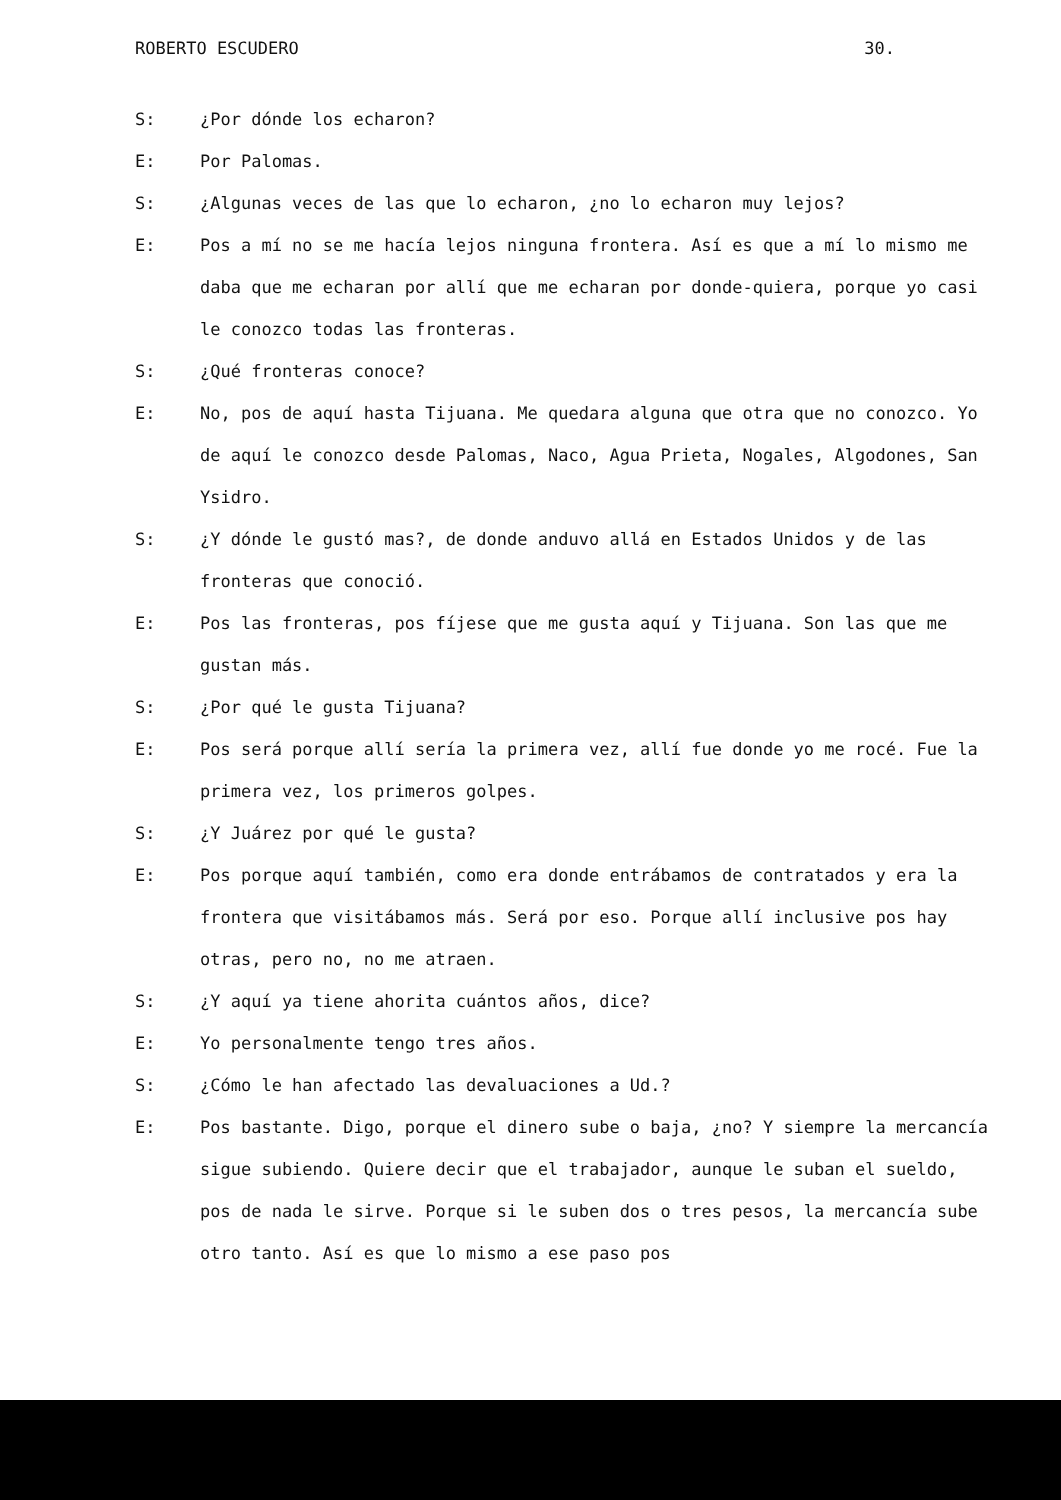ROBERTO ESCUDERO 30.
S: ¿Por dónde los echaron?
E: Por Palomas.
S: ¿Algunas veces de las que lo echaron, ¿no lo echaron muy lejos?
E: Pos a mí no se me hacía lejos ninguna frontera. Así es que a mí lo mismo me daba que me echaran por allí que me echaran por donde-quiera, porque yo casi le conozco todas las fronteras.
S: ¿Qué fronteras conoce?
E: No, pos de aquí hasta Tijuana. Me quedara alguna que otra que no conozco. Yo de aquí le conozco desde Palomas, Naco, Agua Prieta, Nogales, Algodones, San Ysidro.
S: ¿Y dónde le gustó mas?, de donde anduvo allá en Estados Unidos y de las fronteras que conoció.
E: Pos las fronteras, pos fíjese que me gusta aquí y Tijuana. Son las que me gustan más.
S: ¿Por qué le gusta Tijuana?
E: Pos será porque allí sería la primera vez, allí fue donde yo me rocé. Fue la primera vez, los primeros golpes.
S: ¿Y Juárez por qué le gusta?
E: Pos porque aquí también, como era donde entrábamos de contratados y era la frontera que visitábamos más. Será por eso. Porque allí inclusive pos hay otras, pero no, no me atraen.
S: ¿Y aquí ya tiene ahorita cuántos años, dice?
E: Yo personalmente tengo tres años.
S: ¿Cómo le han afectado las devaluaciones a Ud.?
E: Pos bastante. Digo, porque el dinero sube o baja, ¿no? Y siempre la mercancía sigue subiendo. Quiere decir que el trabajador, aunque le suban el sueldo, pos de nada le sirve. Porque si le suben dos o tres pesos, la mercancía sube otro tanto. Así es que lo mismo a ese paso pos